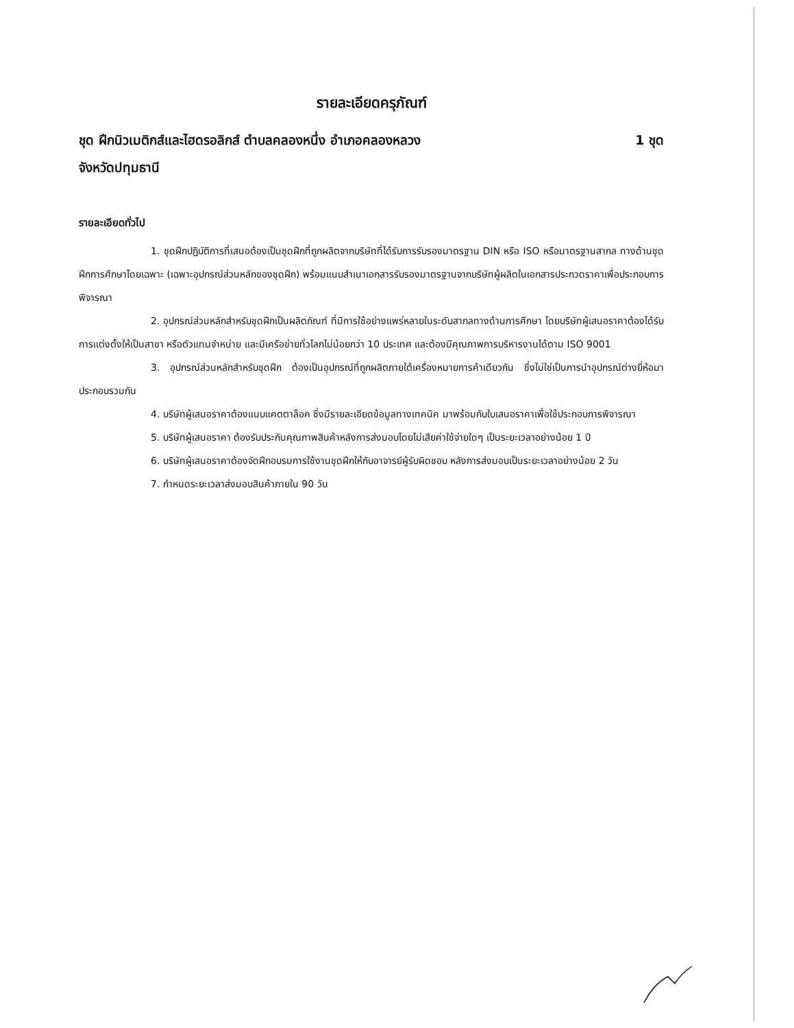รายละเอียดครุภัณฑ์
ชุด ฝึกนิวเมติกส์และไฮดรอลิกส์ ตำบลคลองหนึ่ง อำเภอคลองหลวง 1 ชุด
จังหวัดปทุมธานี
รายละเอียดทั่วไป
1. ชุดฝึกปฏิบัติการที่เสนอต้องเป็นชุดฝึกที่ถูกผลิตจากบริษัทที่ได้รับการรับรองมาตรฐาน DIN หรือ ISO หรือมาตรฐานสากล ทางด้านชุดฝึกการศึกษาโดยเฉพาะ (เฉพาะอุปกรณ์ส่วนหลักของชุดฝึก) พร้อมแนบสำเนาเอกสารรับรองมาตรฐานจากบริษัทผู้ผลิตในเอกสารประกวดราคาเพื่อประกอบการพิจารณา
2. อุปกรณ์ส่วนหลักสำหรับชุดฝึกเป็นผลิตภัณฑ์ ที่มีการใช้อย่างแพร่หลายในระดับสากลทางด้านการศึกษา โดยบริษัทผู้เสนอราคาต้องได้รับการแต่งตั้งให้เป็นสาขา หรือตัวแทนจำหน่าย และมีเครือข่ายทั่วโลกไม่น้อยกว่า 10 ประเทศ และต้องมีคุณภาพการบริหารงานได้ตาม ISO 9001
3. อุปกรณ์ส่วนหลักสำหรับชุดฝึก ต้องเป็นอุปกรณ์ที่ถูกผลิตภายใต้เครื่องหมายการค้าเดียวกัน ซึ่งไม่ใช่เป็นการนำอุปกรณ์ต่างยี่ห้อมาประกอบรวมกัน
4. บริษัทผู้เสนอราคาต้องแนบแคตตาล็อค ซึ่งมีรายละเอียดข้อมูลทางเทคนิค มาพร้อมกับใบเสนอราคาเพื่อใช้ประกอบการพิจารณา
5. บริษัทผู้เสนอราคา ต้องรับประกันคุณภาพสินค้าหลังการส่งมอบโดยไม่เสียค่าใช้จ่ายใดๆ เป็นระยะเวลาอย่างน้อย 1 ปี
6. บริษัทผู้เสนอราคาต้องจัดฝึกอบรมการใช้งานชุดฝึกให้กับอาจารย์ผู้รับผิดชอบ หลังการส่งมอบเป็นระยะเวลาอย่างน้อย 2 วัน
7. กำหนดระยะเวลาส่งมอบสินค้าภายใน 90 วัน